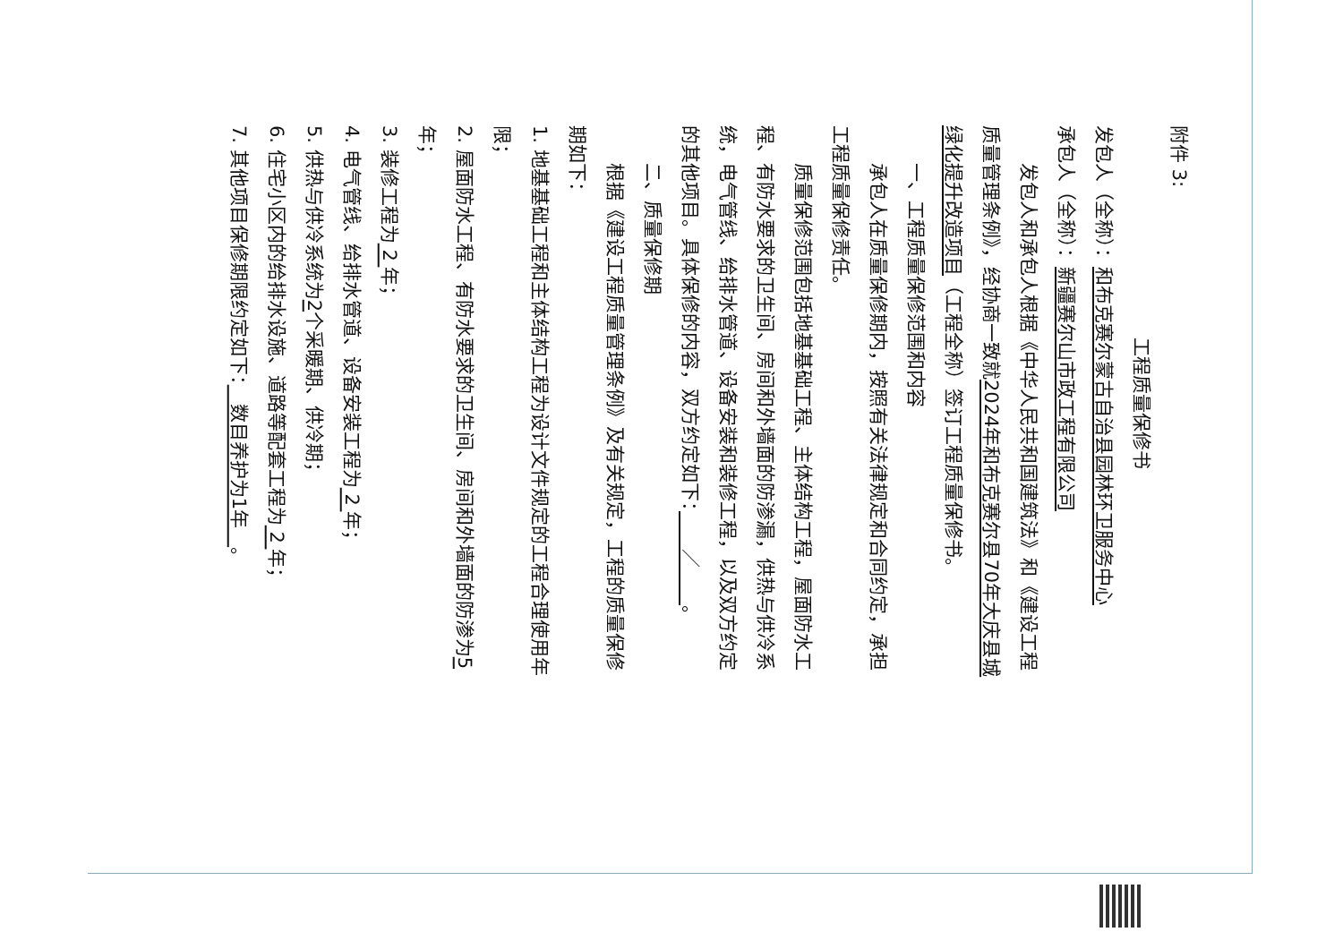附件 3:
工程质量保修书
发包人（全称）：和布克赛尔蒙古自治县园林环卫服务中心
承包人（全称）：新疆赛尔山市政工程有限公司
发包人和承包人根据《中华人民共和国建筑法》和《建设工程质量管理条例》，经协商一致就2024年和布克赛尔县70年大庆县城绿化提升改造项目（工程全称）签订工程质量保修书。
一、工程质量保修范围和内容
承包人在质量保修期内，按照有关法律规定和合同约定，承担工程质量保修责任。
质量保修范围包括地基基础工程、主体结构工程，屋面防水工程、有防水要求的卫生间、房间和外墙面的防渗漏，供热与供冷系统，电气管线、给排水管道、设备安装和装修工程，以及双方约定的其他项目。具体保修的内容，双方约定如下：　　／　　。
二、质量保修期
根据《建设工程质量管理条例》及有关规定，工程的质量保修期如下：
1. 地基基础工程和主体结构工程为设计文件规定的工程合理使用年限；
2. 屋面防水工程、有防水要求的卫生间、房间和外墙面的防渗为5年；
3. 装修工程为 2 年；
4. 电气管线、给排水管道、设备安装工程为 2 年；
5. 供热与供冷系统为2个采暖期、供冷期；
6. 住宅小区内的给排水设施、道路等配套工程为 2 年；
7. 其他项目保修期限约定如下：　数目养护为1年　。